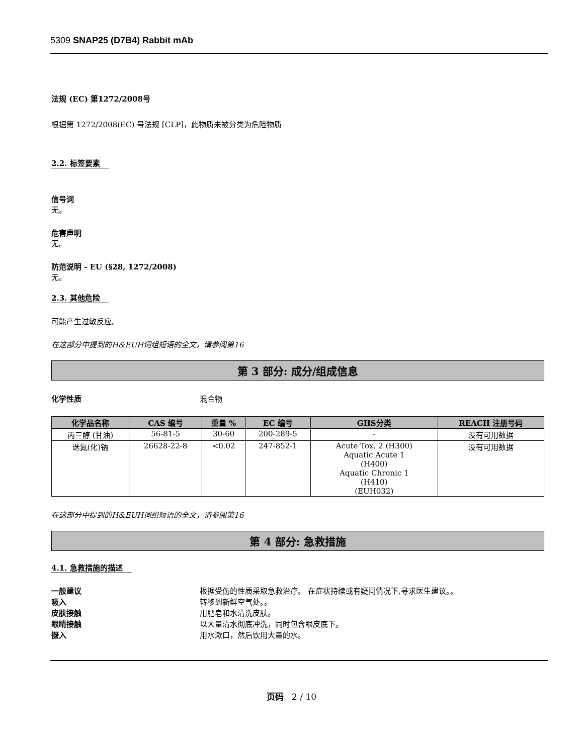5309 SNAP25 (D7B4) Rabbit mAb
法规 (EC) 第1272/2008号
根据第 1272/2008(EC) 号法规 [CLP]，此物质未被分类为危险物质
2.2. 标签要素
信号词
无。
危害声明
无。
防范说明 - EU (§28, 1272/2008)
无。
2.3. 其他危险
可能产生过敏反应。
在这部分中提到的H&EUH词组短语的全文，请参阅第16
第 3 部分: 成分/组成信息
化学性质 混合物
| 化学品名称 | CAS 编号 | 重量 % | EC 编号 | GHS分类 | REACH 注册号码 |
| --- | --- | --- | --- | --- | --- |
| 丙三醇 (甘油) | 56-81-5 | 30-60 | 200-289-5 | - | 没有可用数据 |
| 迭氮(化)钠 | 26628-22-8 | <0.02 | 247-852-1 | Acute Tox. 2 (H300) Aquatic Acute 1 (H400) Aquatic Chronic 1 (H410) (EUH032) | 没有可用数据 |
在这部分中提到的H&EUH词组短语的全文，请参阅第16
第 4 部分: 急救措施
4.1. 急救措施的描述
一般建议 根据受伤的性质采取急救治疗。 在症状持续或有疑问情况下,寻求医生建议。。
吸入 转移到新鲜空气处。。
皮肤接触 用肥皂和水清洗皮肤。
眼睛接触 以大量清水彻底冲洗，同时包含眼皮底下。
摄入 用水漱口，然后饮用大量的水。
页码 2 / 10